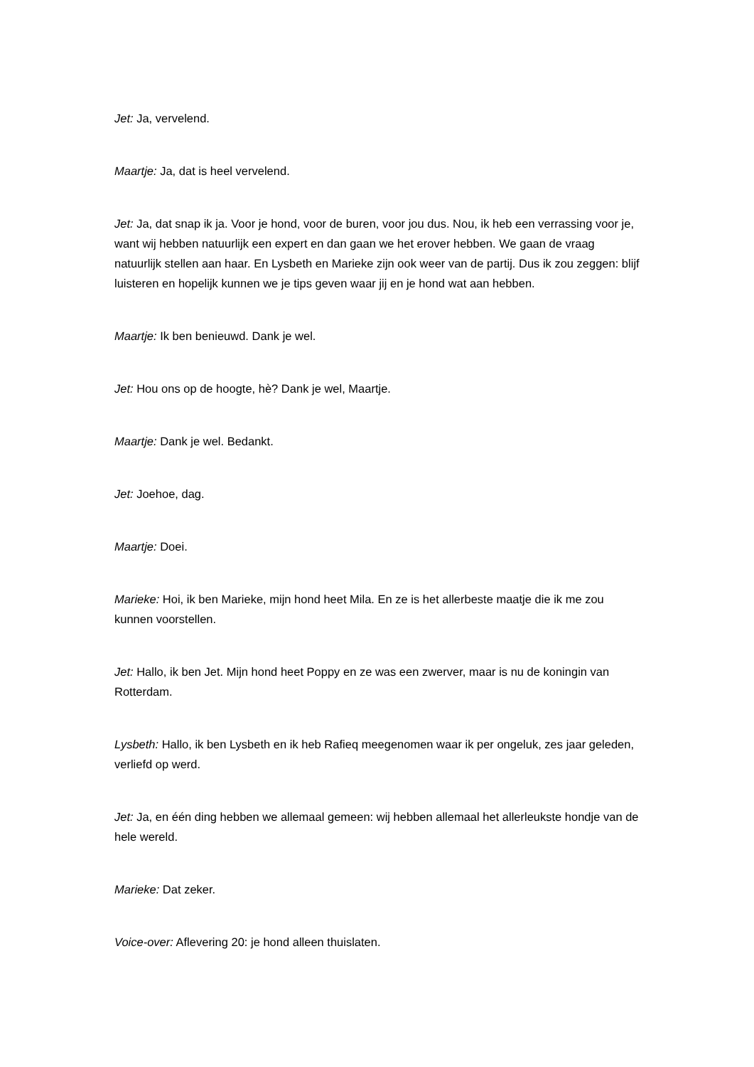Jet: Ja, vervelend.
Maartje: Ja, dat is heel vervelend.
Jet: Ja, dat snap ik ja. Voor je hond, voor de buren, voor jou dus. Nou, ik heb een verrassing voor je, want wij hebben natuurlijk een expert en dan gaan we het erover hebben. We gaan de vraag natuurlijk stellen aan haar. En Lysbeth en Marieke zijn ook weer van de partij. Dus ik zou zeggen: blijf luisteren en hopelijk kunnen we je tips geven waar jij en je hond wat aan hebben.
Maartje: Ik ben benieuwd. Dank je wel.
Jet: Hou ons op de hoogte, hè? Dank je wel, Maartje.
Maartje: Dank je wel. Bedankt.
Jet: Joehoe, dag.
Maartje: Doei.
Marieke: Hoi, ik ben Marieke, mijn hond heet Mila. En ze is het allerbeste maatje die ik me zou kunnen voorstellen.
Jet: Hallo, ik ben Jet. Mijn hond heet Poppy en ze was een zwerver, maar is nu de koningin van Rotterdam.
Lysbeth: Hallo, ik ben Lysbeth en ik heb Rafieq meegenomen waar ik per ongeluk, zes jaar geleden, verliefd op werd.
Jet: Ja, en één ding hebben we allemaal gemeen: wij hebben allemaal het allerleukste hondje van de hele wereld.
Marieke: Dat zeker.
Voice-over: Aflevering 20: je hond alleen thuislaten.